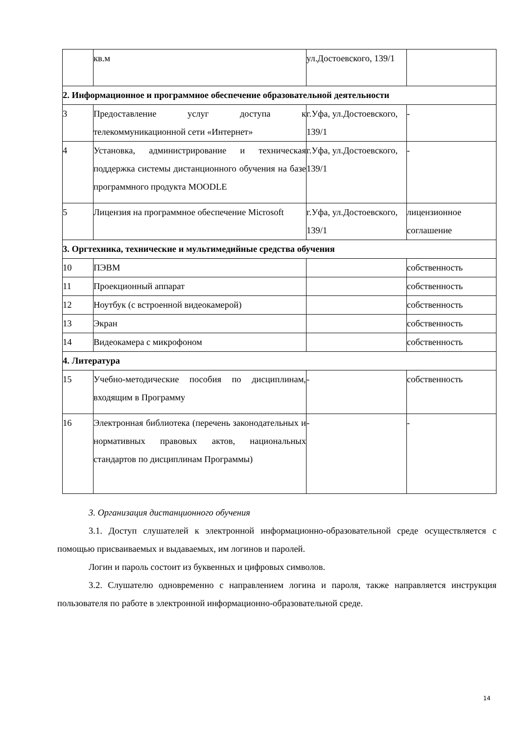| | кв.м | ул.Достоевского, 139/1 | |
| 2. Информационное и программное обеспечение образовательной деятельности | | | |
| 3 | Предоставление услуг доступа к телекоммуникационной сети «Интернет» | г.Уфа, ул.Достоевского, 139/1 | - |
| 4 | Установка, администрирование и техническая поддержка системы дистанционного обучения на базе программного продукта MOODLE | г.Уфа, ул.Достоевского, 139/1 | - |
| 5 | Лицензия на программное обеспечение Microsoft | г.Уфа, ул.Достоевского, 139/1 | лицензионное соглашение |
| 3. Оргтехника, технические и мультимедийные средства обучения | | | |
| 10 | ПЭВМ | | собственность |
| 11 | Проекционный аппарат | | собственность |
| 12 | Ноутбук (с встроенной видеокамерой) | | собственность |
| 13 | Экран | | собственность |
| 14 | Видеокамера с микрофоном | | собственность |
| 4. Литература | | | |
| 15 | Учебно-методические пособия по дисциплинам, входящим в Программу | - | собственность |
| 16 | Электронная библиотека (перечень законодательных и нормативных правовых актов, национальных стандартов по дисциплинам Программы) | - | - |
3. Организация дистанционного обучения
3.1. Доступ слушателей к электронной информационно-образовательной среде осуществляется с помощью присваиваемых и выдаваемых, им логинов и паролей.
Логин и пароль состоит из буквенных и цифровых символов.
3.2. Слушателю одновременно с направлением логина и пароля, также направляется инструкция пользователя по работе в электронной информационно-образовательной среде.
14